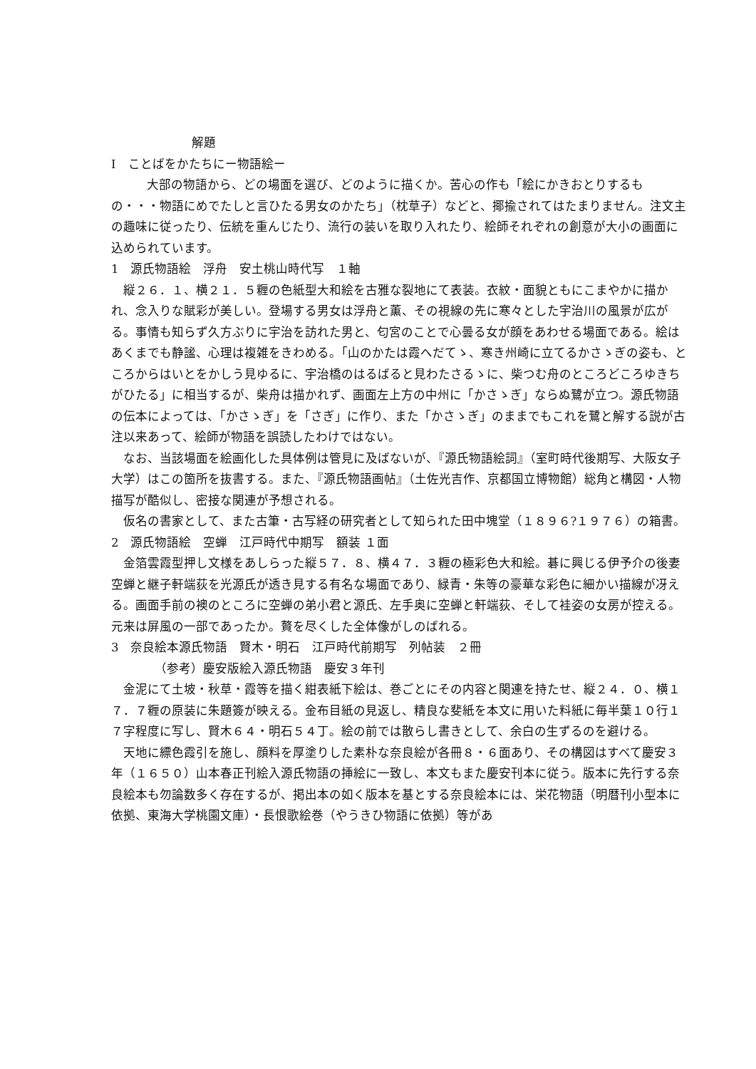解題
I　ことばをかたちにー物語絵ー
大部の物語から、どの場面を選び、どのように描くか。苦心の作も「絵にかきおとりするもの・・・物語にめでたしと言ひたる男女のかたち」（枕草子）などと、揶揄されてはたまりません。注文主の趣味に従ったり、伝統を重んじたり、流行の装いを取り入れたり、絵師それぞれの創意が大小の画面に込められています。
1　源氏物語絵　浮舟　安土桃山時代写　１軸
縦２６．１、横２１．５糎の色紙型大和絵を古雅な裂地にて表装。衣紋・面貌ともにこまやかに描かれ、念入りな賦彩が美しい。登場する男女は浮舟と薫、その視線の先に寒々とした宇治川の風景が広がる。事情も知らず久方ぶりに宇治を訪れた男と、匂宮のことで心曇る女が顔をあわせる場面である。絵はあくまでも静謐、心理は複雑をきわめる。「山のかたは霞へだてゝ、寒き州崎に立てるかさゝぎの姿も、ところからはいとをかしう見ゆるに、宇治橋のはるばると見わたさるゝに、柴つむ舟のところどころゆきちがひたる」に相当するが、柴舟は描かれず、画面左上方の中州に「かさゝぎ」ならぬ鷺が立つ。源氏物語の伝本によっては、「かさゝぎ」を「さぎ」に作り、また「かさゝぎ」のままでもこれを鷺と解する説が古注以来あって、絵師が物語を誤読したわけではない。
なお、当該場面を絵画化した具体例は管見に及ばないが、『源氏物語絵詞』（室町時代後期写、大阪女子大学）はこの箇所を抜書する。また、『源氏物語画帖』（土佐光吉作、京都国立博物館）総角と構図・人物描写が酷似し、密接な関連が予想される。
仮名の書家として、また古筆・古写経の研究者として知られた田中塊堂（１８９６?１９７６）の箱書。
2　源氏物語絵　空蝉　江戸時代中期写　額装 １面
金箔雲霞型押し文様をあしらった縦５７．８、横４７．３糎の極彩色大和絵。碁に興じる伊予介の後妻空蝉と継子軒端荻を光源氏が透き見する有名な場面であり、緑青・朱等の豪華な彩色に細かい描線が冴える。画面手前の襖のところに空蝉の弟小君と源氏、左手奥に空蝉と軒端荻、そして袿姿の女房が控える。元来は屏風の一部であったか。贅を尽くした全体像がしのばれる。
3　奈良絵本源氏物語　賢木・明石　江戸時代前期写　列帖装　２冊
（参考）慶安版絵入源氏物語　慶安３年刊
金泥にて土坡・秋草・霞等を描く紺表紙下絵は、巻ごとにその内容と関連を持たせ、縦２４．０、横１７．７糎の原装に朱題簽が映える。金布目紙の見返し、精良な斐紙を本文に用いた料紙に毎半葉１０行１７字程度に写し、賢木６４・明石５４丁。絵の前では散らし書きとして、余白の生ずるのを避ける。
天地に縹色霞引を施し、顔料を厚塗りした素朴な奈良絵が各冊８・６面あり、その構図はすべて慶安３年（１６５０）山本春正刊絵入源氏物語の挿絵に一致し、本文もまた慶安刊本に従う。版本に先行する奈良絵本も勿論数多く存在するが、掲出本の如く版本を基とする奈良絵本には、栄花物語（明暦刊小型本に依拠、東海大学桃園文庫）・長恨歌絵巻（やうきひ物語に依拠）等があ